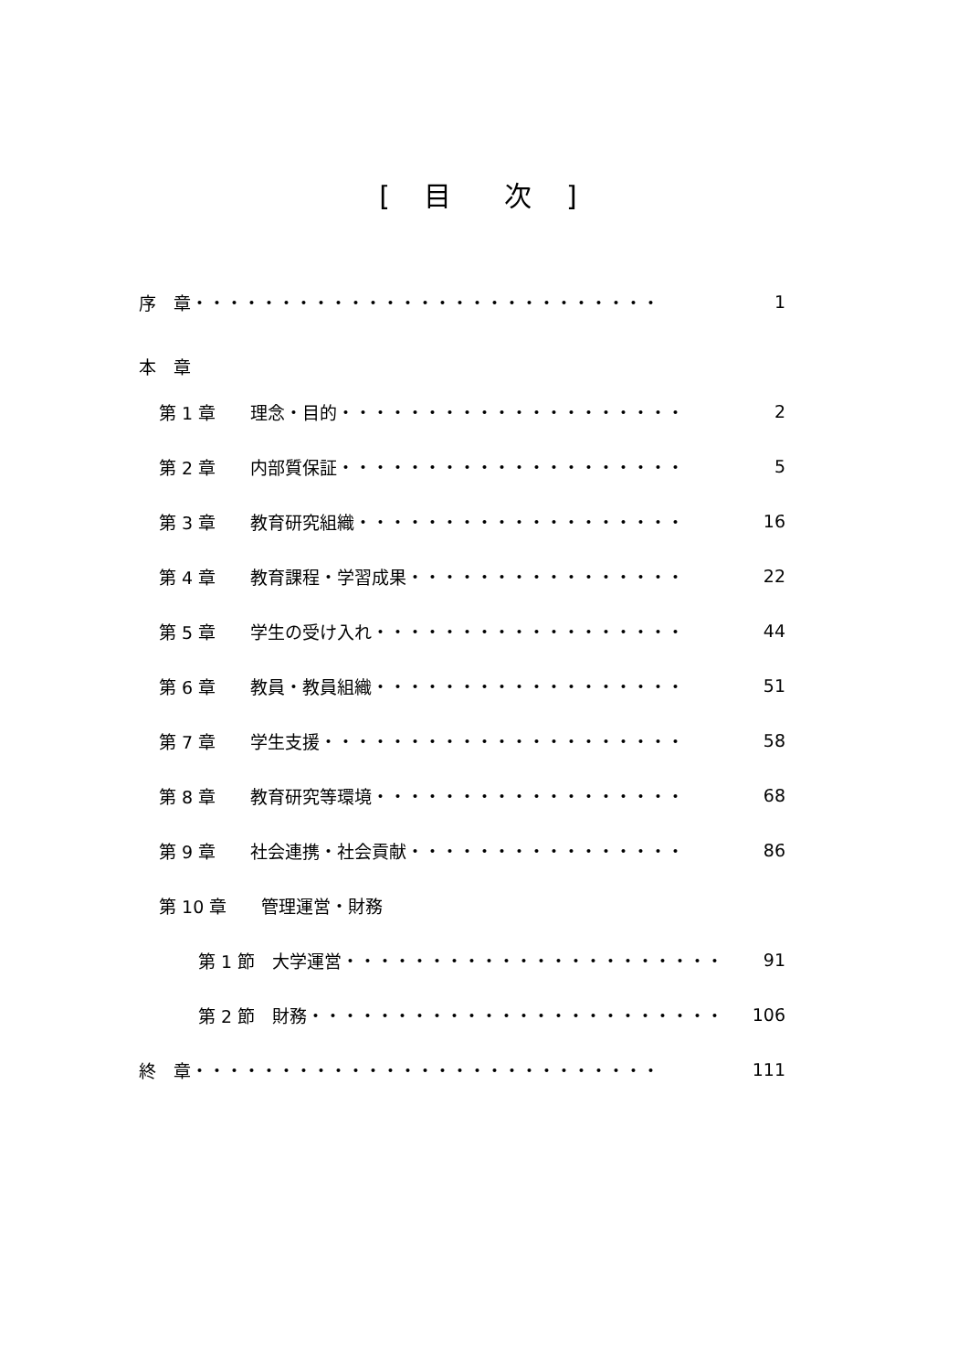[ 目　次 ]
序　章・・・・・・・・・・・・・・・・・・・・・・・・・・・ 1
本　章
第 1 章　　理念・目的・・・・・・・・・・・・・・・・・・・・ 2
第 2 章　　内部質保証・・・・・・・・・・・・・・・・・・・・ 5
第 3 章　　教育研究組織・・・・・・・・・・・・・・・・・・・ 16
第 4 章　　教育課程・学習成果・・・・・・・・・・・・・・・・ 22
第 5 章　　学生の受け入れ・・・・・・・・・・・・・・・・・・ 44
第 6 章　　教員・教員組織・・・・・・・・・・・・・・・・・・ 51
第 7 章　　学生支援・・・・・・・・・・・・・・・・・・・・・ 58
第 8 章　　教育研究等環境・・・・・・・・・・・・・・・・・・ 68
第 9 章　　社会連携・社会貢献・・・・・・・・・・・・・・・・ 86
第 10 章　　管理運営・財務
第 1 節　大学運営・・・・・・・・・・・・・・・・・・・・・・ 91
第 2 節　財務・・・・・・・・・・・・・・・・・・・・・・・・ 106
終　章・・・・・・・・・・・・・・・・・・・・・・・・・・・ 111